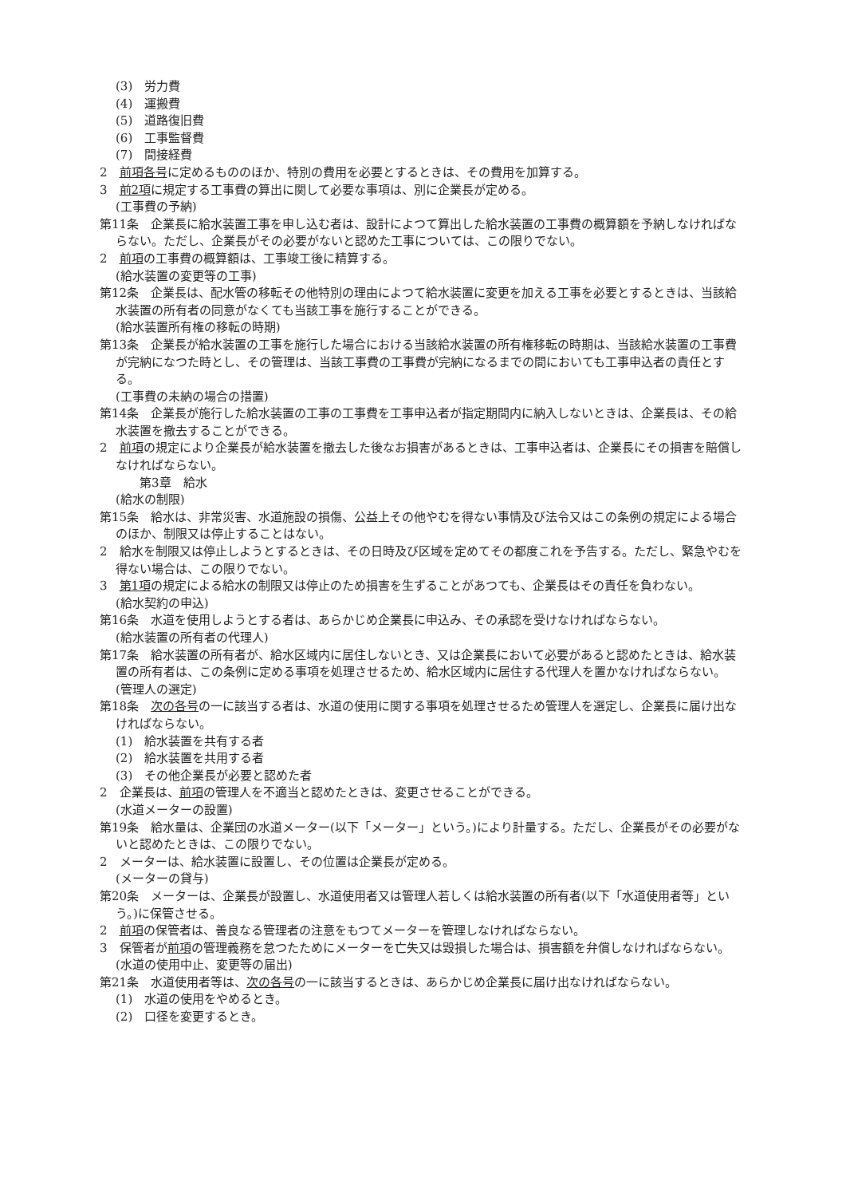(3)　労力費
(4)　運搬費
(5)　道路復旧費
(6)　工事監督費
(7)　間接経費
2　前項各号に定めるもののほか、特別の費用を必要とするときは、その費用を加算する。
3　前2項に規定する工事費の算出に関して必要な事項は、別に企業長が定める。
(工事費の予納)
第11条　企業長に給水装置工事を申し込む者は、設計によつて算出した給水装置の工事費の概算額を予納しなければならない。ただし、企業長がその必要がないと認めた工事については、この限りでない。
2　前項の工事費の概算額は、工事竣工後に精算する。
(給水装置の変更等の工事)
第12条　企業長は、配水管の移転その他特別の理由によつて給水装置に変更を加える工事を必要とするときは、当該給水装置の所有者の同意がなくても当該工事を施行することができる。
(給水装置所有権の移転の時期)
第13条　企業長が給水装置の工事を施行した場合における当該給水装置の所有権移転の時期は、当該給水装置の工事費が完納になつた時とし、その管理は、当該工事費の工事費が完納になるまでの間においても工事申込者の責任とする。
(工事費の未納の場合の措置)
第14条　企業長が施行した給水装置の工事の工事費を工事申込者が指定期間内に納入しないときは、企業長は、その給水装置を撤去することができる。
2　前項の規定により企業長が給水装置を撤去した後なお損害があるときは、工事申込者は、企業長にその損害を賠償しなければならない。
第3章　給水
(給水の制限)
第15条　給水は、非常災害、水道施設の損傷、公益上その他やむを得ない事情及び法令又はこの条例の規定による場合のほか、制限又は停止することはない。
2　給水を制限又は停止しようとするときは、その日時及び区域を定めてその都度これを予告する。ただし、緊急やむを得ない場合は、この限りでない。
3　第1項の規定による給水の制限又は停止のため損害を生ずることがあつても、企業長はその責任を負わない。
(給水契約の申込)
第16条　水道を使用しようとする者は、あらかじめ企業長に申込み、その承認を受けなければならない。
(給水装置の所有者の代理人)
第17条　給水装置の所有者が、給水区域内に居住しないとき、又は企業長において必要があると認めたときは、給水装置の所有者は、この条例に定める事項を処理させるため、給水区域内に居住する代理人を置かなければならない。
(管理人の選定)
第18条　次の各号の一に該当する者は、水道の使用に関する事項を処理させるため管理人を選定し、企業長に届け出なければならない。
(1)　給水装置を共有する者
(2)　給水装置を共用する者
(3)　その他企業長が必要と認めた者
2　企業長は、前項の管理人を不適当と認めたときは、変更させることができる。
(水道メーターの設置)
第19条　給水量は、企業団の水道メーター(以下「メーター」という。)により計量する。ただし、企業長がその必要がないと認めたときは、この限りでない。
2　メーターは、給水装置に設置し、その位置は企業長が定める。
(メーターの貸与)
第20条　メーターは、企業長が設置し、水道使用者又は管理人若しくは給水装置の所有者(以下「水道使用者等」という。)に保管させる。
2　前項の保管者は、善良なる管理者の注意をもつてメーターを管理しなければならない。
3　保管者が前項の管理義務を怠つたためにメーターを亡失又は毀損した場合は、損害額を弁償しなければならない。
(水道の使用中止、変更等の届出)
第21条　水道使用者等は、次の各号の一に該当するときは、あらかじめ企業長に届け出なければならない。
(1)　水道の使用をやめるとき。
(2)　口径を変更するとき。